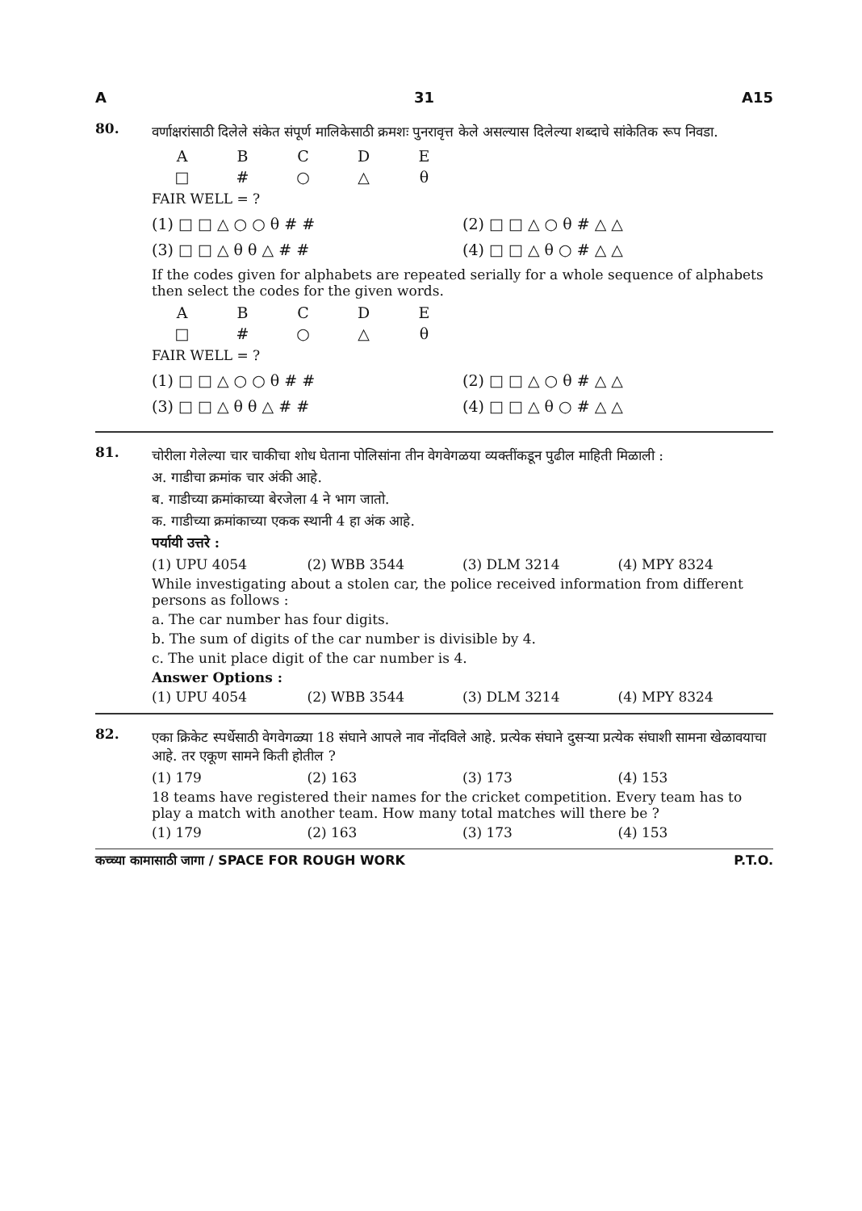A 31 A15
80.
वर्णाक्षरांसाठी दिलेले संकेत संपूर्ण मालिकेसाठी क्रमशः पुनरावृत्त केले असल्यास दिलेल्या शब्दाचे सांकेतिक रूप निवडा.
| A | B | C | D | E |
| □ | # | ○ | △ | θ |
FAIR WELL = ?
(1) □ □ △ ○ ○ θ # # (2) □ □ △ ○ θ # △ △
(3) □ □ △ θ θ △ # # (4) □ □ △ θ ○ # △ △
If the codes given for alphabets are repeated serially for a whole sequence of alphabets then select the codes for the given words.
| A | B | C | D | E |
| □ | # | ○ | △ | θ |
FAIR WELL = ?
(1) □ □ △ ○ ○ θ # # (2) □ □ △ ○ θ # △ △
(3) □ □ △ θ θ △ # # (4) □ □ △ θ ○ # △ △
81.
चोरीला गेलेल्या चार चाकीचा शोध घेताना पोलिसांना तीन वेगवेगळया व्यक्तींकडून पुढील माहिती मिळाली :
अ. गाडीचा क्रमांक चार अंकी आहे.
ब. गाडीच्या क्रमांकाच्या बेरजेला 4 ने भाग जातो.
क. गाडीच्या क्रमांकाच्या एकक स्थानी 4 हा अंक आहे.
पर्यायी उत्तरे :
(1) UPU 4054 (2) WBB 3544 (3) DLM 3214 (4) MPY 8324
While investigating about a stolen car, the police received information from different persons as follows :
a. The car number has four digits.
b. The sum of digits of the car number is divisible by 4.
c. The unit place digit of the car number is 4.
Answer Options :
(1) UPU 4054 (2) WBB 3544 (3) DLM 3214 (4) MPY 8324
82.
एका क्रिकेट स्पर्धेसाठी वेगवेगळ्या 18 संघाने आपले नाव नोंदविले आहे. प्रत्येक संघाने दुसऱ्या प्रत्येक संघाशी सामना खेळावयाचा आहे. तर एकूण सामने किती होतील ?
(1) 179 (2) 163 (3) 173 (4) 153
18 teams have registered their names for the cricket competition. Every team has to play a match with another team. How many total matches will there be ?
(1) 179 (2) 163 (3) 173 (4) 153
कच्च्या कामासाठी जागा / SPACE FOR ROUGH WORK P.T.O.